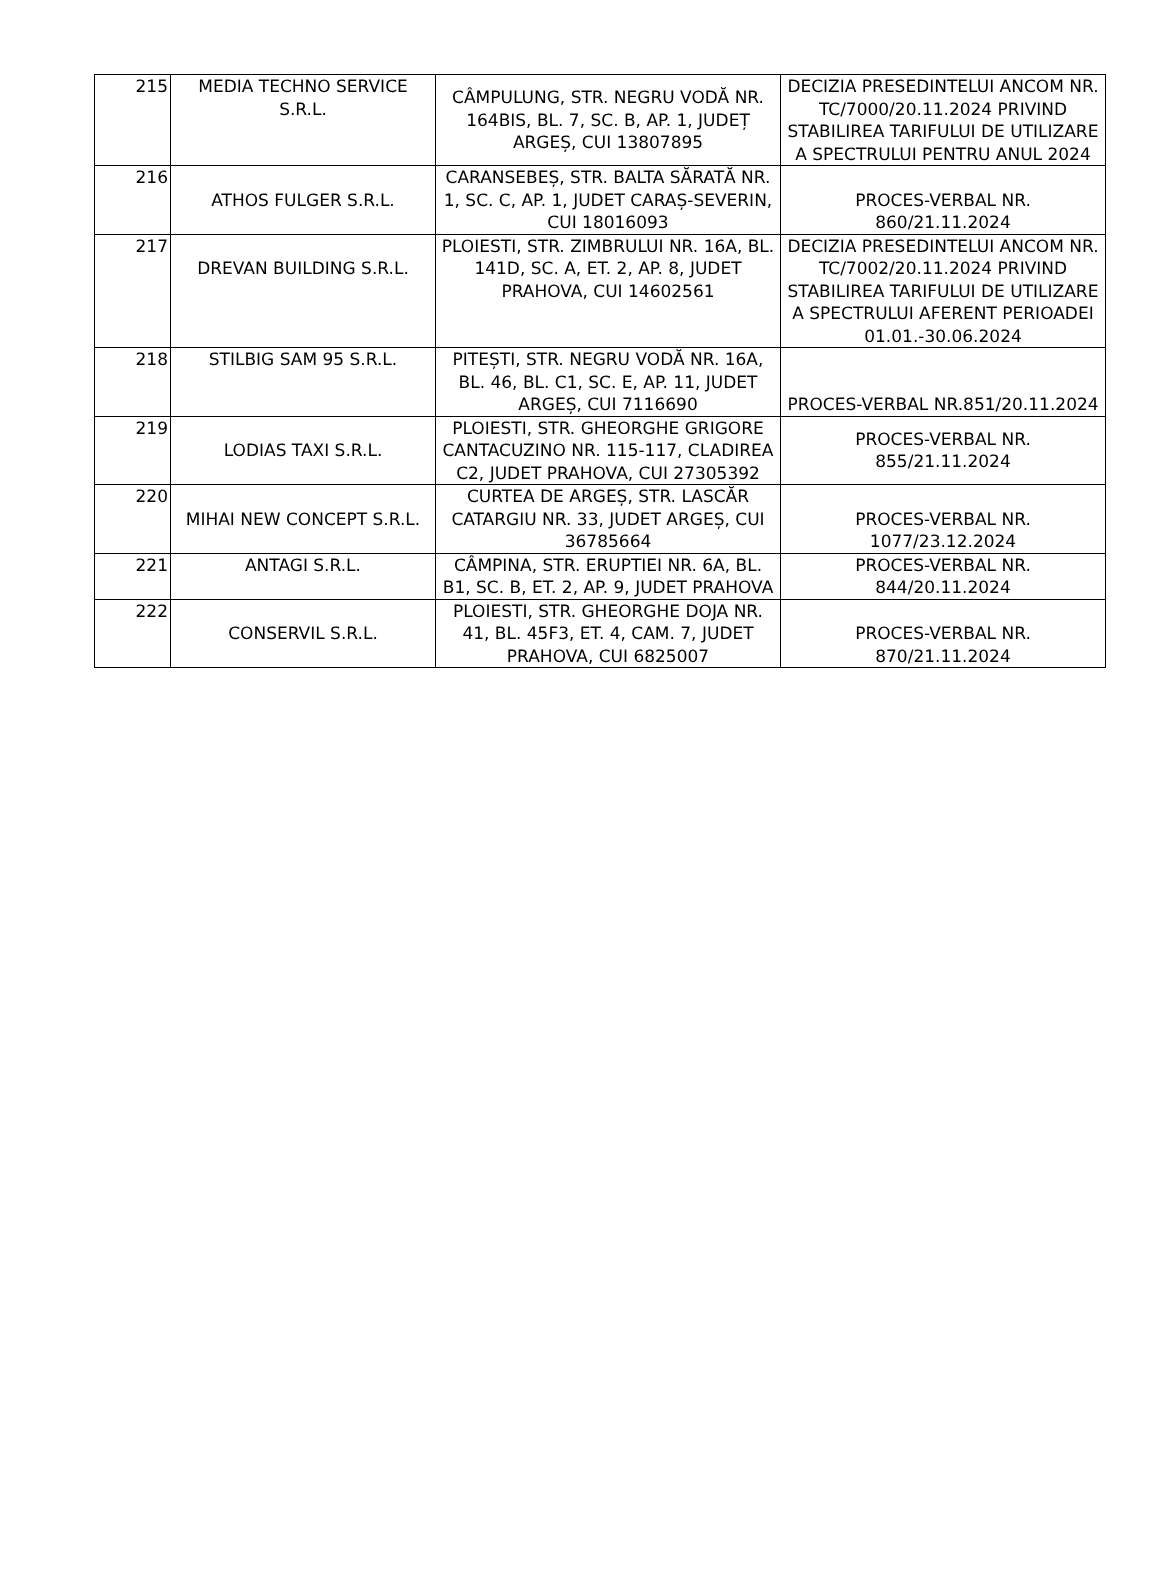| 215 | MEDIA TECHNO SERVICE S.R.L. | CÂMPULUNG, STR. NEGRU VODĂ NR. 164BIS, BL. 7, SC. B, AP. 1, JUDEȚ ARGEȘ, CUI 13807895 | DECIZIA PRESEDINTELUI ANCOM NR. TC/7000/20.11.2024 PRIVIND STABILIREA TARIFULUI DE UTILIZARE A SPECTRULUI PENTRU ANUL 2024 |
| 216 | ATHOS FULGER S.R.L. | CARANSEBEȘ, STR. BALTA SĂRATĂ NR. 1, SC. C, AP. 1, JUDET CARAȘ-SEVERIN, CUI 18016093 | PROCES-VERBAL NR. 860/21.11.2024 |
| 217 | DREVAN BUILDING S.R.L. | PLOIESTI, STR. ZIMBRULUI NR. 16A, BL. 141D, SC. A, ET. 2, AP. 8, JUDET PRAHOVA, CUI 14602561 | DECIZIA PRESEDINTELUI ANCOM NR. TC/7002/20.11.2024 PRIVIND STABILIREA TARIFULUI DE UTILIZARE A SPECTRULUI AFERENT PERIOADEI 01.01.-30.06.2024 |
| 218 | STILBIG SAM 95 S.R.L. | PITEȘTI, STR. NEGRU VODĂ NR. 16A, BL. 46, BL. C1, SC. E, AP. 11, JUDET ARGEȘ, CUI 7116690 | PROCES-VERBAL NR.851/20.11.2024 |
| 219 | LODIAS TAXI S.R.L. | PLOIESTI, STR. GHEORGHE GRIGORE CANTACUZINO NR. 115-117, CLADIREA C2, JUDET PRAHOVA, CUI 27305392 | PROCES-VERBAL NR. 855/21.11.2024 |
| 220 | MIHAI NEW CONCEPT S.R.L. | CURTEA DE ARGEȘ, STR. LASCĂR CATARGIU NR. 33, JUDET ARGEȘ, CUI 36785664 | PROCES-VERBAL NR. 1077/23.12.2024 |
| 221 | ANTAGI S.R.L. | CÂMPINA, STR. ERUPTIEI NR. 6A, BL. B1, SC. B, ET. 2, AP. 9, JUDET PRAHOVA | PROCES-VERBAL NR. 844/20.11.2024 |
| 222 | CONSERVIL S.R.L. | PLOIESTI, STR. GHEORGHE DOJA NR. 41, BL. 45F3, ET. 4, CAM. 7, JUDET PRAHOVA, CUI 6825007 | PROCES-VERBAL NR. 870/21.11.2024 |